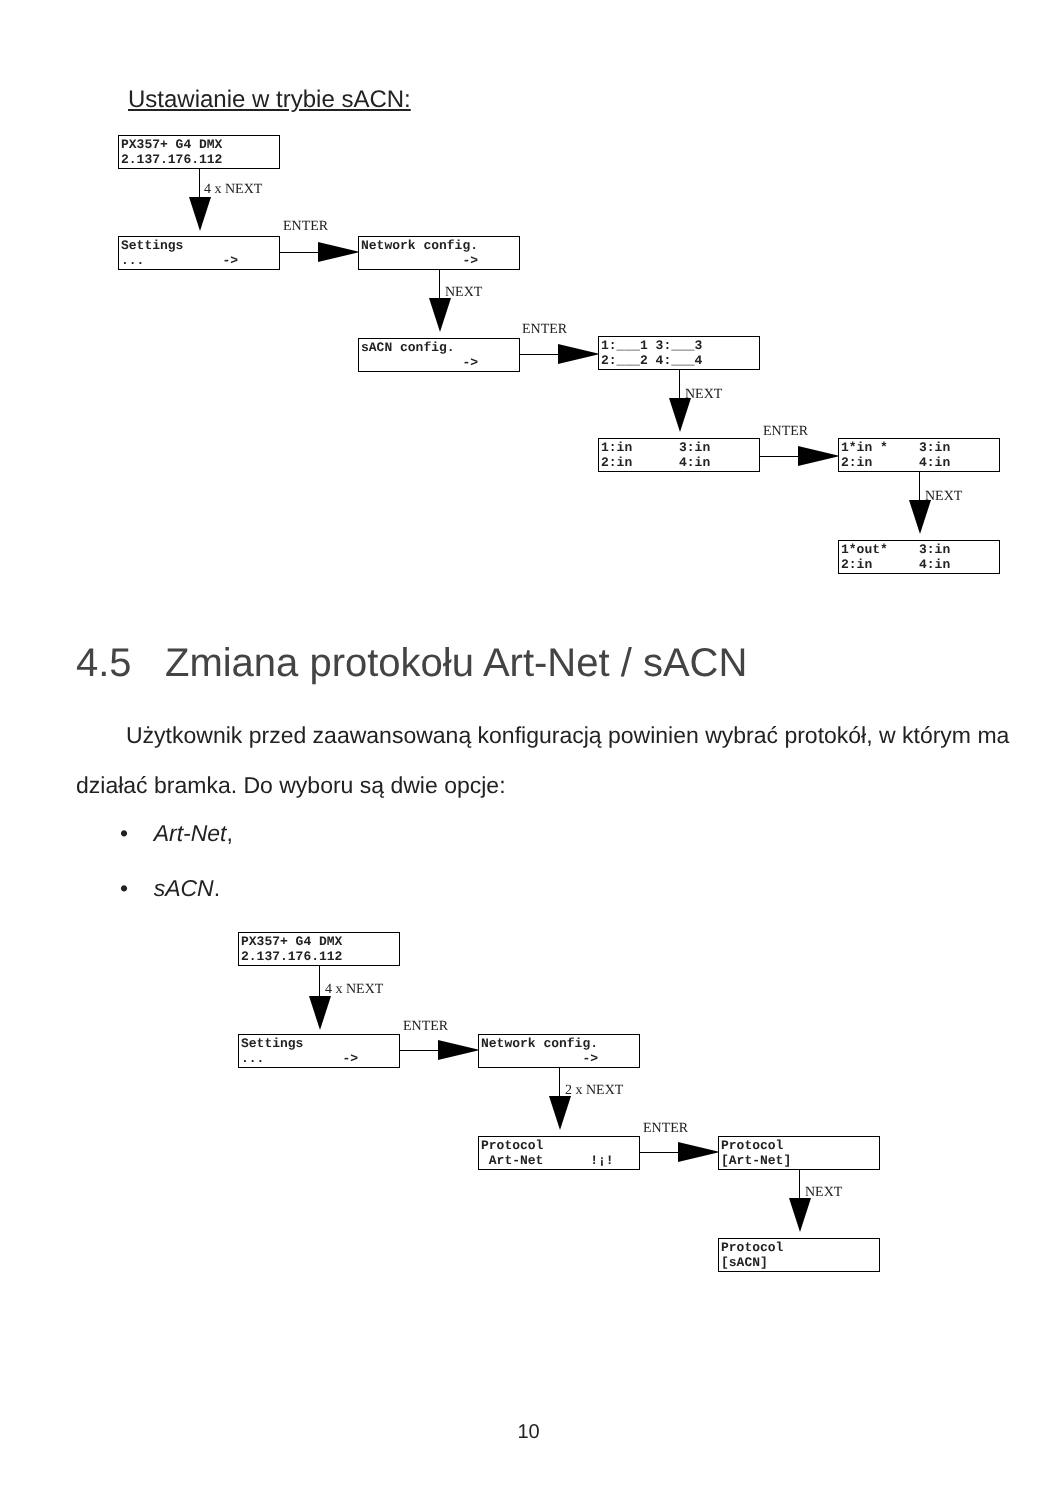Ustawianie w trybie sACN:
PX357+ G4 DMX 2.137.176.112
4 x NEXT
Settings ... ->
ENTER
Network config. ->
NEXT
sACN config. ->
ENTER
1:___1 3:___3 2:___2 4:___4
NEXT
1:in 3:in 2:in 4:in
ENTER
1*in * 3:in 2:in 4:in
NEXT
1*out* 3:in 2:in 4:in
4.5 Zmiana protokołu Art-Net / sACN
Użytkownik przed zaawansowaną konfiguracją powinien wybrać protokół, w którym ma działać bramka. Do wyboru są dwie opcje:
• Art-Net,
• sACN.
PX357+ G4 DMX 2.137.176.112
4 x NEXT
Settings ... ->
ENTER
Network config. ->
2 x NEXT
Protocol Art-Net !¡!
ENTER
Protocol [Art-Net]
NEXT
Protocol [sACN]
10